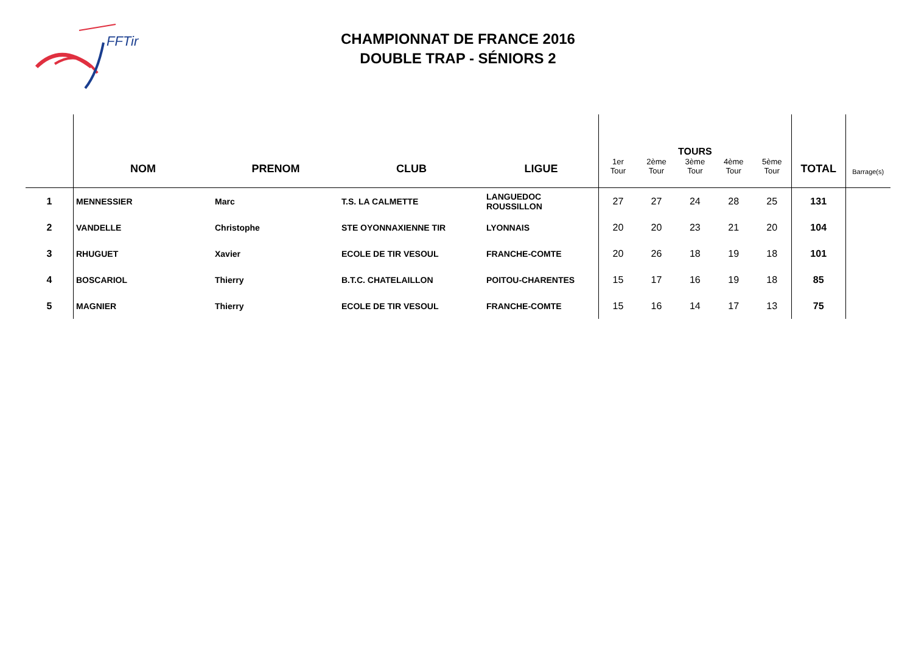FFTir
CHAMPIONNAT DE FRANCE 2016
DOUBLE TRAP - SÉNIORS 2
| | NOM | PRENOM | CLUB | LIGUE | 1er Tour | 2ème Tour | TOURS 3ème Tour | 4ème Tour | 5ème Tour | TOTAL | Barrage(s) |
| --- | --- | --- | --- | --- | --- | --- | --- | --- | --- | --- | --- |
| 1 | MENNESSIER | Marc | T.S. LA CALMETTE | LANGUEDOC ROUSSILLON | 27 | 27 | 24 | 28 | 25 | 131 | |
| 2 | VANDELLE | Christophe | STE OYONNAXIENNE TIR | LYONNAIS | 20 | 20 | 23 | 21 | 20 | 104 | |
| 3 | RHUGUET | Xavier | ECOLE DE TIR VESOUL | FRANCHE-COMTE | 20 | 26 | 18 | 19 | 18 | 101 | |
| 4 | BOSCARIOL | Thierry | B.T.C. CHATELAILLON | POITOU-CHARENTES | 15 | 17 | 16 | 19 | 18 | 85 | |
| 5 | MAGNIER | Thierry | ECOLE DE TIR VESOUL | FRANCHE-COMTE | 15 | 16 | 14 | 17 | 13 | 75 | |